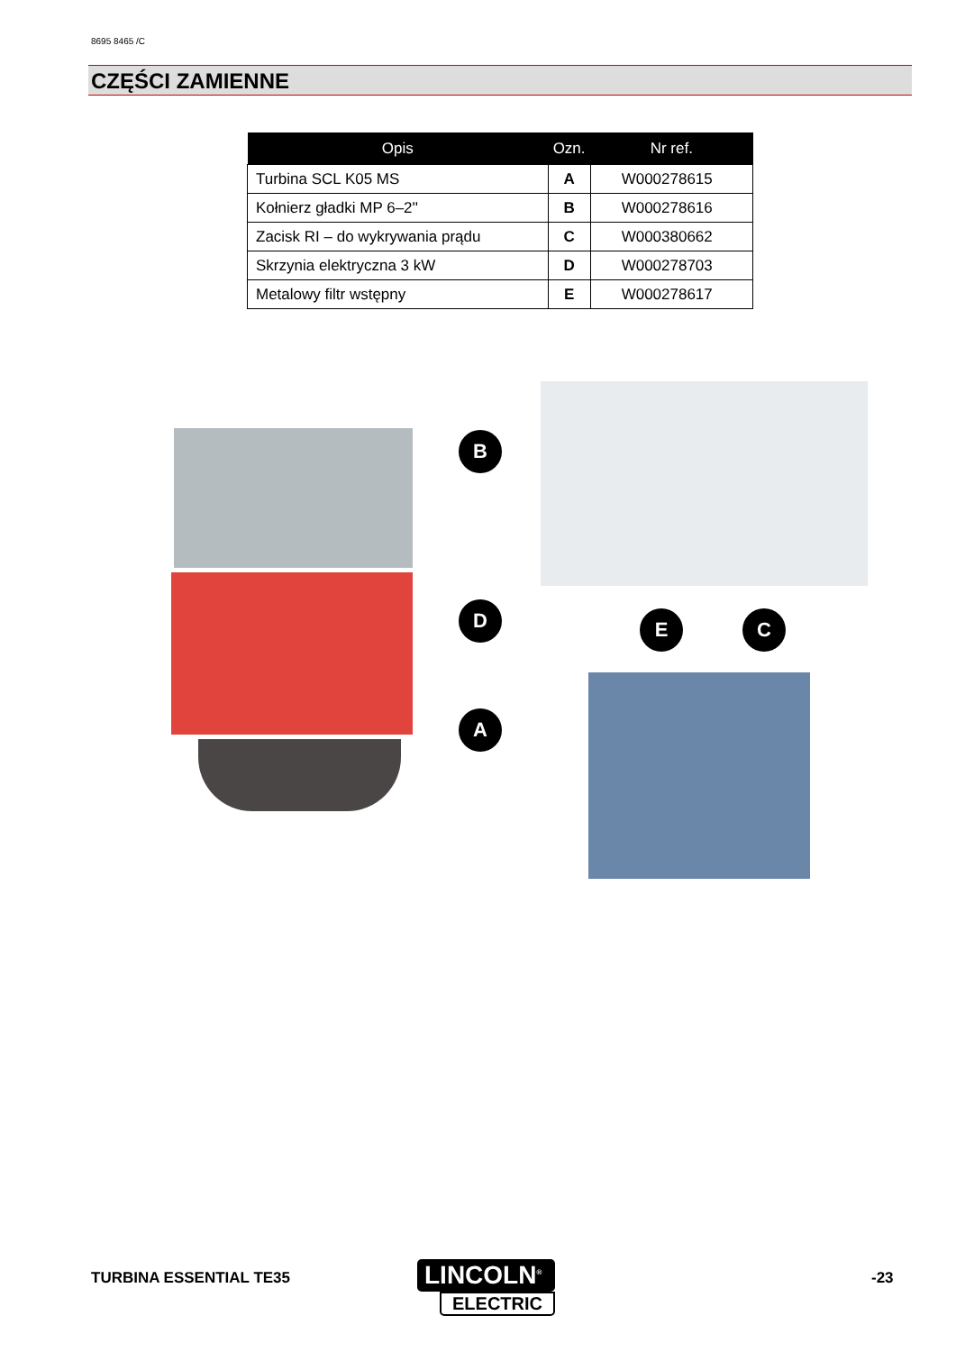8695 8465 /C
CZĘŚCI ZAMIENNE
| Opis | Ozn. | Nr ref. |
| --- | --- | --- |
| Turbina SCL K05 MS | A | W000278615 |
| Kołnierz gładki MP 6–2'' | B | W000278616 |
| Zacisk RI – do wykrywania prądu | C | W000380662 |
| Skrzynia elektryczna 3 kW | D | W000278703 |
| Metalowy filtr wstępny | E | W000278617 |
B
D
A
E C
TURBINA ESSENTIAL TE35
LINCOLN<sup>®</sup>
ELECTRIC
-23